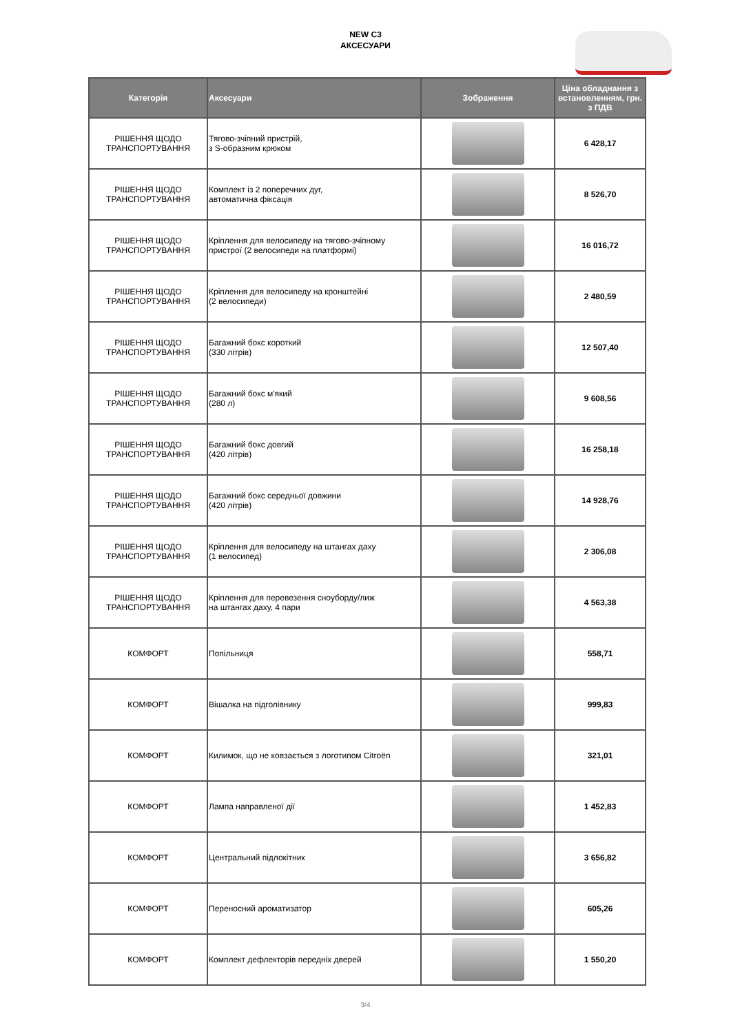NEW C3
АКСЕСУАРИ
| Категорія | Аксесуари | Зображення | Ціна обладнання з встановленням, грн. з ПДВ |
| --- | --- | --- | --- |
| РІШЕННЯ ЩОДО ТРАНСПОРТУВАННЯ | Тягово-зчіпний пристрій, з S-образним крюком | | 6 428,17 |
| РІШЕННЯ ЩОДО ТРАНСПОРТУВАННЯ | Комплект із 2 поперечних дуг, автоматична фіксація | | 8 526,70 |
| РІШЕННЯ ЩОДО ТРАНСПОРТУВАННЯ | Кріплення для велосипеду на тягово-зчіпному пристрої (2 велосипеди на платформі) | | 16 016,72 |
| РІШЕННЯ ЩОДО ТРАНСПОРТУВАННЯ | Кріплення для велосипеду на кронштейні (2 велосипеди) | | 2 480,59 |
| РІШЕННЯ ЩОДО ТРАНСПОРТУВАННЯ | Багажний бокс короткий (330 літрів) | | 12 507,40 |
| РІШЕННЯ ЩОДО ТРАНСПОРТУВАННЯ | Багажний бокс м'який (280 л) | | 9 608,56 |
| РІШЕННЯ ЩОДО ТРАНСПОРТУВАННЯ | Багажний бокс довгий (420 літрів) | | 16 258,18 |
| РІШЕННЯ ЩОДО ТРАНСПОРТУВАННЯ | Багажний бокс середньої довжини (420 літрів) | | 14 928,76 |
| РІШЕННЯ ЩОДО ТРАНСПОРТУВАННЯ | Кріплення для велосипеду на штангах даху (1 велосипед) | | 2 306,08 |
| РІШЕННЯ ЩОДО ТРАНСПОРТУВАННЯ | Кріплення для перевезення сноуборду/лиж на штангах даху, 4 пари | | 4 563,38 |
| КОМФОРТ | Попільниця | | 558,71 |
| КОМФОРТ | Вішалка на підголівнику | | 999,83 |
| КОМФОРТ | Килимок, що не ковзається з логотипом Citroën | | 321,01 |
| КОМФОРТ | Лампа направленої дії | | 1 452,83 |
| КОМФОРТ | Центральний підлокітник | | 3 656,82 |
| КОМФОРТ | Переносний ароматизатор | | 605,26 |
| КОМФОРТ | Комплект дефлекторів передніх дверей | | 1 550,20 |
3/4